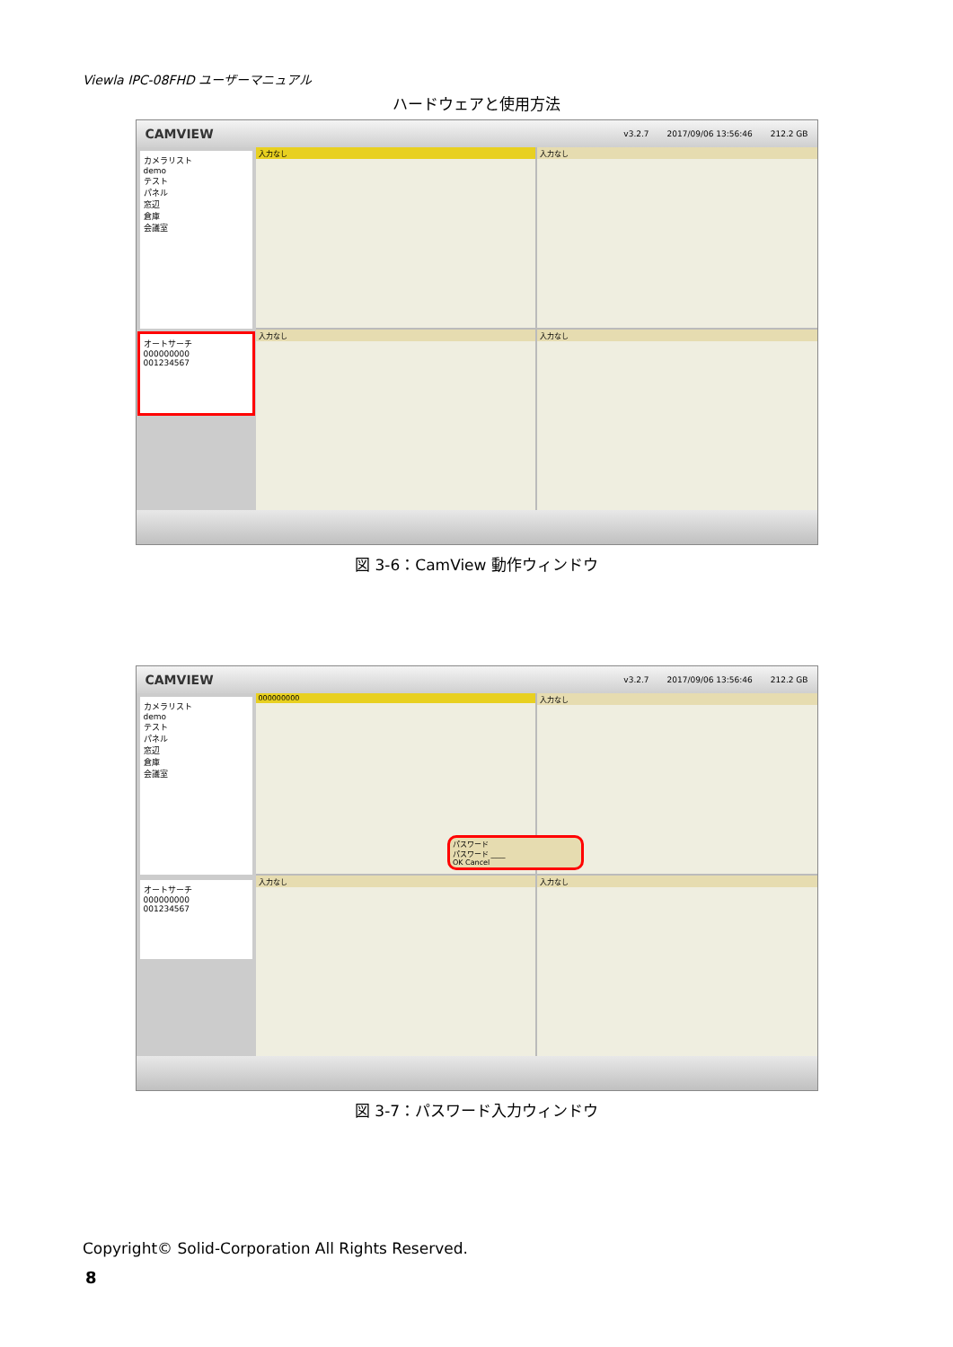Viewla IPC-08FHD ユーザーマニュアル
ハードウェアと使用方法
CAMVIEW v3.2.7 2017/09/06 13:56:46 212.2 GB
カメラリスト
demo
テスト
パネル
窓辺
倉庫
会議室
オートサーチ
000000000
001234567
入力なし
入力なし
入力なし
入力なし
図 3-6：CamView 動作ウィンドウ
CAMVIEW v3.2.7 2017/09/06 13:56:46 212.2 GB
カメラリスト
demo
テスト
パネル
窓辺
倉庫
会議室
オートサーチ
000000000
001234567
000000000
入力なし
入力なし
パスワード
パスワード ____
OK Cancel
入力なし
図 3-7：パスワード入力ウィンドウ
Copyright© Solid-Corporation All Rights Reserved.
8